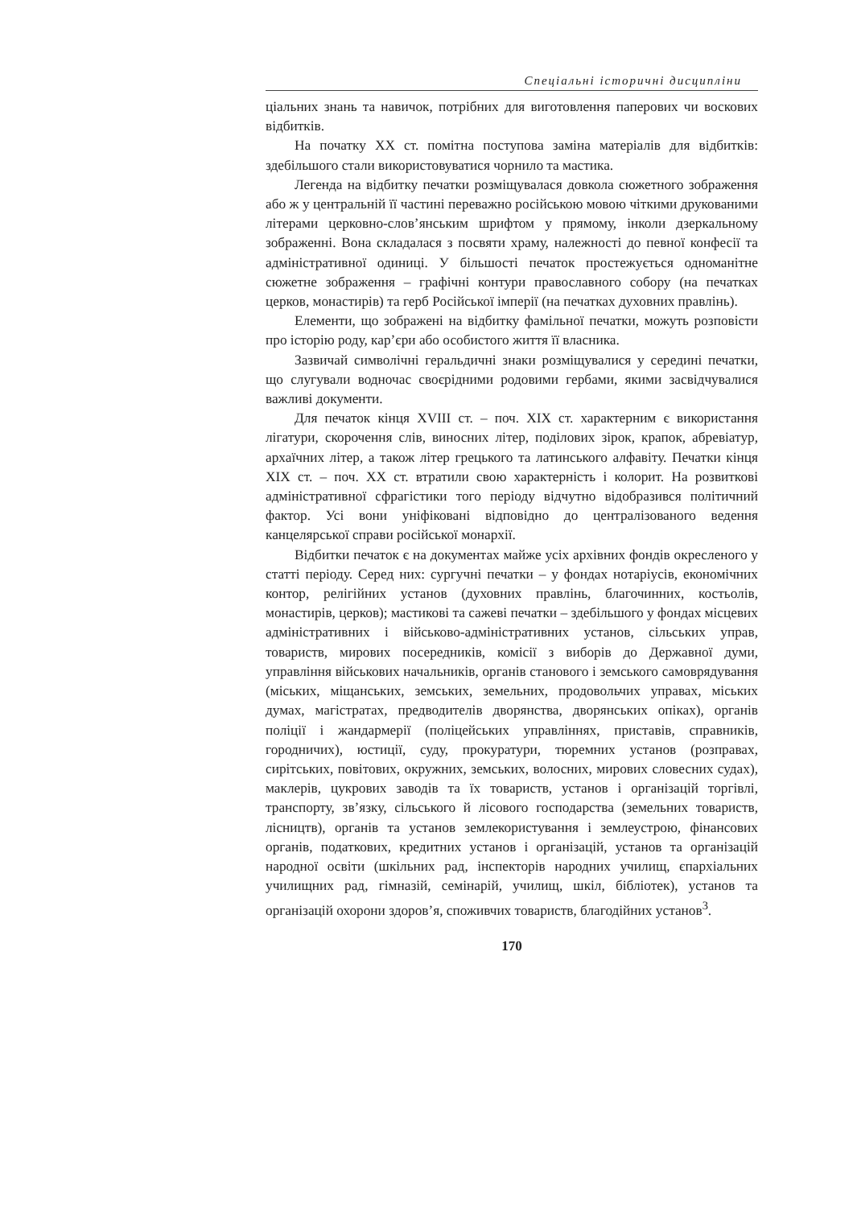Спеціальні історичні дисципліни
ціальних знань та навичок, потрібних для виготовлення паперових чи воскових відбитків.
На початку XX ст. помітна поступова заміна матеріалів для відбитків: здебільшого стали використовуватися чорнило та мастика.
Легенда на відбитку печатки розміщувалася довкола сюжетного зображення або ж у центральній її частині переважно російською мовою чіткими друкованими літерами церковно-слов’янським шрифтом у прямому, інколи дзеркальному зображенні. Вона складалася з посвяти храму, належності до певної конфесії та адміністративної одиниці. У більшості печаток простежується одноманітне сюжетне зображення – графічні контури православного собору (на печатках церков, монастирів) та герб Російської імперії (на печатках духовних правлінь).
Елементи, що зображені на відбитку фамільної печатки, можуть розповісти про історію роду, кар’єри або особистого життя її власника.
Зазвичай символічні геральдичні знаки розміщувалися у середині печатки, що слугували водночас своєрідними родовими гербами, якими засвідчувалися важливі документи.
Для печаток кінця XVIII ст. – поч. XIX ст. характерним є використання лігатури, скорочення слів, виносних літер, поділових зірок, крапок, абревіатур, архаїчних літер, а також літер грецького та латинського алфавіту. Печатки кінця XIX ст. – поч. XX ст. втратили свою характерність і колорит. На розвиткові адміністративної сфрагістики того періоду відчутно відобразився політичний фактор. Усі вони уніфіковані відповідно до централізованого ведення канцелярської справи російської монархії.
Відбитки печаток є на документах майже усіх архівних фондів окресленого у статті періоду. Серед них: сургучні печатки – у фондах нотаріусів, економічних контор, релігійних установ (духовних правлінь, благочинних, костьолів, монастирів, церков); мастикові та сажеві печатки – здебільшого у фондах місцевих адміністративних і військово-адміністративних установ, сільських управ, товариств, мирових посередників, комісії з виборів до Державної думи, управління військових начальників, органів станового і земського самоврядування (міських, міщанських, земських, земельних, продовольчих управах, міських думах, магістратах, предводителів дворянства, дворянських опіках), органів поліції і жандармерії (поліцейських управліннях, приставів, справників, городничих), юстиції, суду, прокуратури, тюремних установ (розправах, сирітських, повітових, окружних, земських, волосних, мирових словесних судах), маклерів, цукрових заводів та їх товариств, установ і організацій торгівлі, транспорту, зв’язку, сільського й лісового господарства (земельних товариств, лісництв), органів та установ землекористування і землеустрою, фінансових органів, податкових, кредитних установ і організацій, установ та організацій народної освіти (шкільних рад, інспекторів народних училищ, єпархіальних училищних рад, гімназій, семінарій, училищ, шкіл, бібліотек), установ та організацій охорони здоров’я, споживчих товариств, благодійних установ<sup>3</sup>.
170